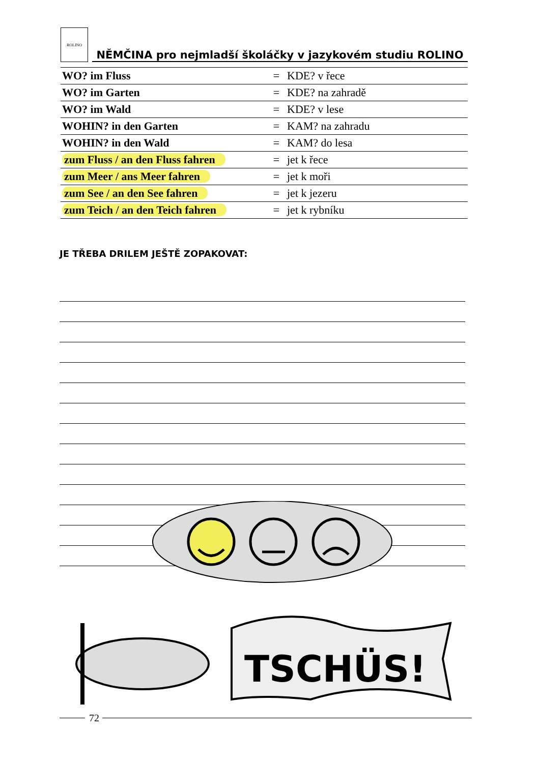ROLINO
NĚMČINA pro nejmladší školáčky v jazykovém studiu ROLINO
| WO? im Fluss | = | KDE? v řece |
| WO? im Garten | = | KDE? na zahradě |
| WO? im Wald | = | KDE? v lese |
| WOHIN? in den Garten | = | KAM? na zahradu |
| WOHIN? in den Wald | = | KAM? do lesa |
| zum Fluss / an den Fluss fahren | = | jet k řece |
| zum Meer / ans Meer fahren | = | jet k moři |
| zum See / an den See fahren | = | jet k jezeru |
| zum Teich / an den Teich fahren | = | jet k rybníku |
JE TŘEBA DRILEM JEŠTĚ ZOPAKOVAT:
TSCHÜS!
72